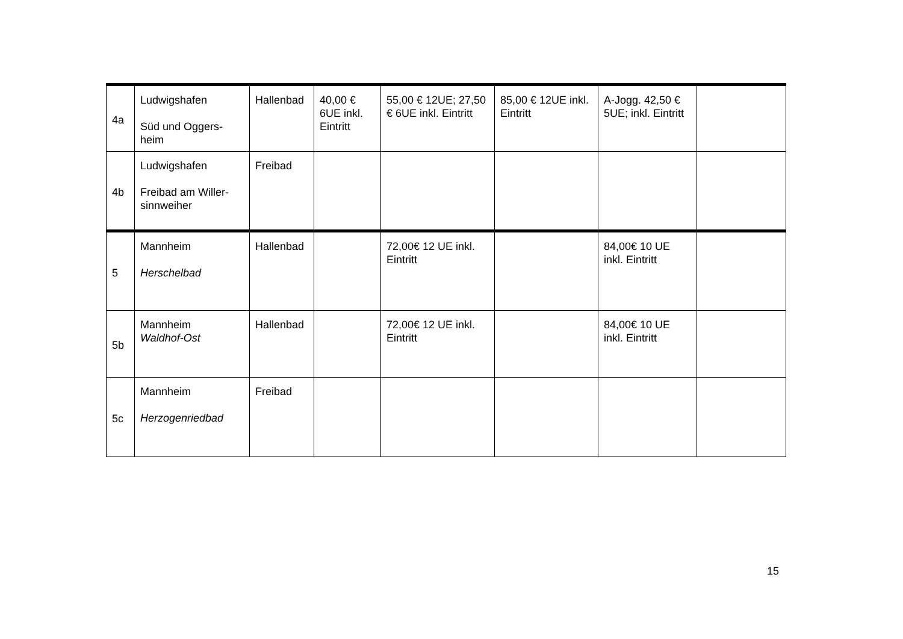| 4a | Ludwigshafen Süd und Oggers-heim | Hallenbad | 40,00 € 6UE inkl. Eintritt | 55,00 € 12UE; 27,50 € 6UE inkl. Eintritt | 85,00 € 12UE inkl. Eintritt | A-Jogg. 42,50 € 5UE; inkl. Eintritt | |
| 4b | Ludwigshafen Freibad am Willer-sinnweiher | Freibad | | | | | |
| 5 | Mannheim Herschelbad | Hallenbad | | 72,00€ 12 UE inkl. Eintritt | | 84,00€ 10 UE inkl. Eintritt | |
| 5b | Mannheim Waldhof-Ost | Hallenbad | | 72,00€ 12 UE inkl. Eintritt | | 84,00€ 10 UE inkl. Eintritt | |
| 5c | Mannheim Herzogenriedbad | Freibad | | | | | |
15